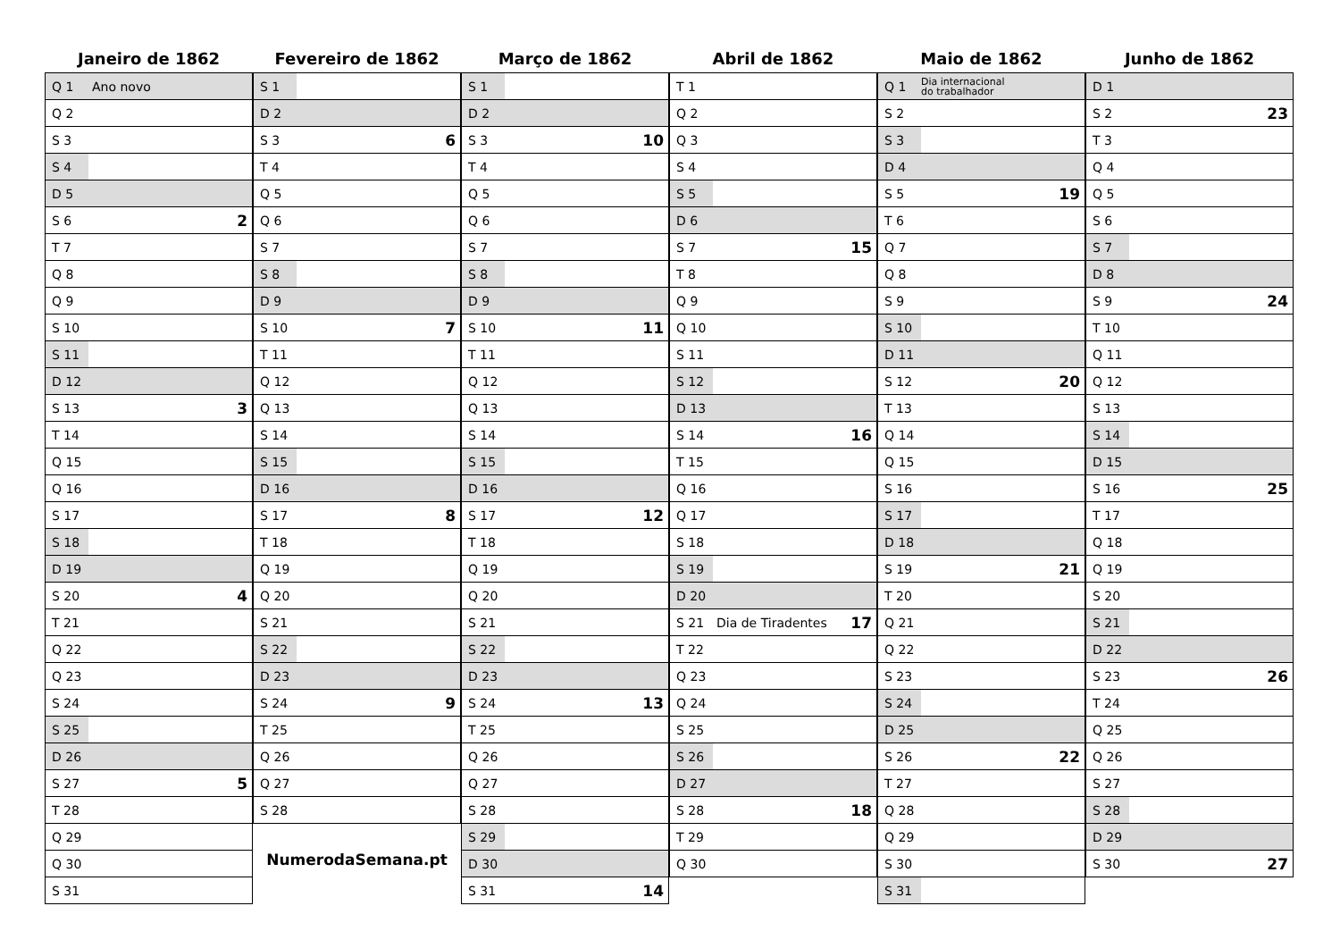Janeiro de 1862
| Q 1 | Ano novo | |
| Q 2 | | |
| S 3 | | |
| S 4 | | |
| D 5 | | |
| S 6 | | 2 |
| T 7 | | |
| Q 8 | | |
| Q 9 | | |
| S 10 | | |
| S 11 | | |
| D 12 | | |
| S 13 | | 3 |
| T 14 | | |
| Q 15 | | |
| Q 16 | | |
| S 17 | | |
| S 18 | | |
| D 19 | | |
| S 20 | | 4 |
| T 21 | | |
| Q 22 | | |
| Q 23 | | |
| S 24 | | |
| S 25 | | |
| D 26 | | |
| S 27 | | 5 |
| T 28 | | |
| Q 29 | | |
| Q 30 | | |
| S 31 | | |
Fevereiro de 1862
| S 1 | | |
| D 2 | | |
| S 3 | | 6 |
| T 4 | | |
| Q 5 | | |
| Q 6 | | |
| S 7 | | |
| S 8 | | |
| D 9 | | |
| S 10 | | 7 |
| T 11 | | |
| Q 12 | | |
| Q 13 | | |
| S 14 | | |
| S 15 | | |
| D 16 | | |
| S 17 | | 8 |
| T 18 | | |
| Q 19 | | |
| Q 20 | | |
| S 21 | | |
| S 22 | | |
| D 23 | | |
| S 24 | | 9 |
| T 25 | | |
| Q 26 | | |
| Q 27 | | |
| S 28 | | |
NumerodaSemana.pt
Março de 1862
| S 1 | | |
| D 2 | | |
| S 3 | | 10 |
| T 4 | | |
| Q 5 | | |
| Q 6 | | |
| S 7 | | |
| S 8 | | |
| D 9 | | |
| S 10 | | 11 |
| T 11 | | |
| Q 12 | | |
| Q 13 | | |
| S 14 | | |
| S 15 | | |
| D 16 | | |
| S 17 | | 12 |
| T 18 | | |
| Q 19 | | |
| Q 20 | | |
| S 21 | | |
| S 22 | | |
| D 23 | | |
| S 24 | | 13 |
| T 25 | | |
| Q 26 | | |
| Q 27 | | |
| S 28 | | |
| S 29 | | |
| D 30 | | |
| S 31 | | 14 |
Abril de 1862
| T 1 | | |
| Q 2 | | |
| Q 3 | | |
| S 4 | | |
| S 5 | | |
| D 6 | | |
| S 7 | | 15 |
| T 8 | | |
| Q 9 | | |
| Q 10 | | |
| S 11 | | |
| S 12 | | |
| D 13 | | |
| S 14 | | 16 |
| T 15 | | |
| Q 16 | | |
| Q 17 | | |
| S 18 | | |
| S 19 | | |
| D 20 | | |
| S 21 | Dia de Tiradentes | 17 |
| T 22 | | |
| Q 23 | | |
| Q 24 | | |
| S 25 | | |
| S 26 | | |
| D 27 | | |
| S 28 | | 18 |
| T 29 | | |
| Q 30 | | |
Maio de 1862
| Q 1 | Dia internacional do trabalhador | |
| S 2 | | |
| S 3 | | |
| D 4 | | |
| S 5 | | 19 |
| T 6 | | |
| Q 7 | | |
| Q 8 | | |
| S 9 | | |
| S 10 | | |
| D 11 | | |
| S 12 | | 20 |
| T 13 | | |
| Q 14 | | |
| Q 15 | | |
| S 16 | | |
| S 17 | | |
| D 18 | | |
| S 19 | | 21 |
| T 20 | | |
| Q 21 | | |
| Q 22 | | |
| S 23 | | |
| S 24 | | |
| D 25 | | |
| S 26 | | 22 |
| T 27 | | |
| Q 28 | | |
| Q 29 | | |
| S 30 | | |
| S 31 | | |
Junho de 1862
| D 1 | | |
| S 2 | | 23 |
| T 3 | | |
| Q 4 | | |
| Q 5 | | |
| S 6 | | |
| S 7 | | |
| D 8 | | |
| S 9 | | 24 |
| T 10 | | |
| Q 11 | | |
| Q 12 | | |
| S 13 | | |
| S 14 | | |
| D 15 | | |
| S 16 | | 25 |
| T 17 | | |
| Q 18 | | |
| Q 19 | | |
| S 20 | | |
| S 21 | | |
| D 22 | | |
| S 23 | | 26 |
| T 24 | | |
| Q 25 | | |
| Q 26 | | |
| S 27 | | |
| S 28 | | |
| D 29 | | |
| S 30 | | 27 |